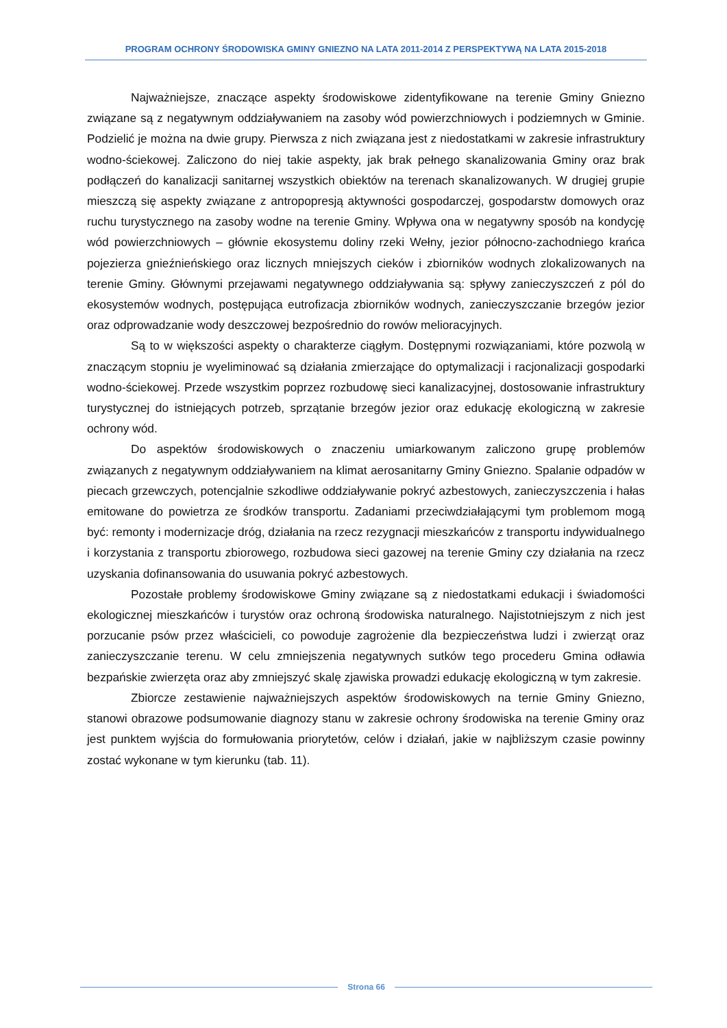PROGRAM OCHRONY ŚRODOWISKA GMINY GNIEZNO NA LATA 2011-2014 Z PERSPEKTYWĄ NA LATA 2015-2018
Najważniejsze, znaczące aspekty środowiskowe zidentyfikowane na terenie Gminy Gniezno związane są z negatywnym oddziaływaniem na zasoby wód powierzchniowych i podziemnych w Gminie. Podzielić je można na dwie grupy. Pierwsza z nich związana jest z niedostatkami w zakresie infrastruktury wodno-ściekowej. Zaliczono do niej takie aspekty, jak brak pełnego skanalizowania Gminy oraz brak podłączeń do kanalizacji sanitarnej wszystkich obiektów na terenach skanalizowanych. W drugiej grupie mieszczą się aspekty związane z antropopresją aktywności gospodarczej, gospodarstw domowych oraz ruchu turystycznego na zasoby wodne na terenie Gminy. Wpływa ona w negatywny sposób na kondycję wód powierzchniowych – głównie ekosystemu doliny rzeki Wełny, jezior północno-zachodniego krańca pojezierza gnieźnieńskiego oraz licznych mniejszych cieków i zbiorników wodnych zlokalizowanych na terenie Gminy. Głównymi przejawami negatywnego oddziaływania są: spływy zanieczyszczeń z pól do ekosystemów wodnych, postępująca eutrofizacja zbiorników wodnych, zanieczyszczanie brzegów jezior oraz odprowadzanie wody deszczowej bezpośrednio do rowów melioracyjnych.
Są to w większości aspekty o charakterze ciągłym. Dostępnymi rozwiązaniami, które pozwolą w znaczącym stopniu je wyeliminować są działania zmierzające do optymalizacji i racjonalizacji gospodarki wodno-ściekowej. Przede wszystkim poprzez rozbudowę sieci kanalizacyjnej, dostosowanie infrastruktury turystycznej do istniejących potrzeb, sprzątanie brzegów jezior oraz edukację ekologiczną w zakresie ochrony wód.
Do aspektów środowiskowych o znaczeniu umiarkowanym zaliczono grupę problemów związanych z negatywnym oddziaływaniem na klimat aerosanitarny Gminy Gniezno. Spalanie odpadów w piecach grzewczych, potencjalnie szkodliwe oddziaływanie pokryć azbestowych, zanieczyszczenia i hałas emitowane do powietrza ze środków transportu. Zadaniami przeciwdziałającymi tym problemom mogą być: remonty i modernizacje dróg, działania na rzecz rezygnacji mieszkańców z transportu indywidualnego i korzystania z transportu zbiorowego, rozbudowa sieci gazowej na terenie Gminy czy działania na rzecz uzyskania dofinansowania do usuwania pokryć azbestowych.
Pozostałe problemy środowiskowe Gminy związane są z niedostatkami edukacji i świadomości ekologicznej mieszkańców i turystów oraz ochroną środowiska naturalnego. Najistotniejszym z nich jest porzucanie psów przez właścicieli, co powoduje zagrożenie dla bezpieczeństwa ludzi i zwierząt oraz zanieczyszczanie terenu. W celu zmniejszenia negatywnych sutków tego procederu Gmina odławia bezpańskie zwierzęta oraz aby zmniejszyć skalę zjawiska prowadzi edukację ekologiczną w tym zakresie.
Zbiorcze zestawienie najważniejszych aspektów środowiskowych na ternie Gminy Gniezno, stanowi obrazowe podsumowanie diagnozy stanu w zakresie ochrony środowiska na terenie Gminy oraz jest punktem wyjścia do formułowania priorytetów, celów i działań, jakie w najbliższym czasie powinny zostać wykonane w tym kierunku (tab. 11).
Strona 66